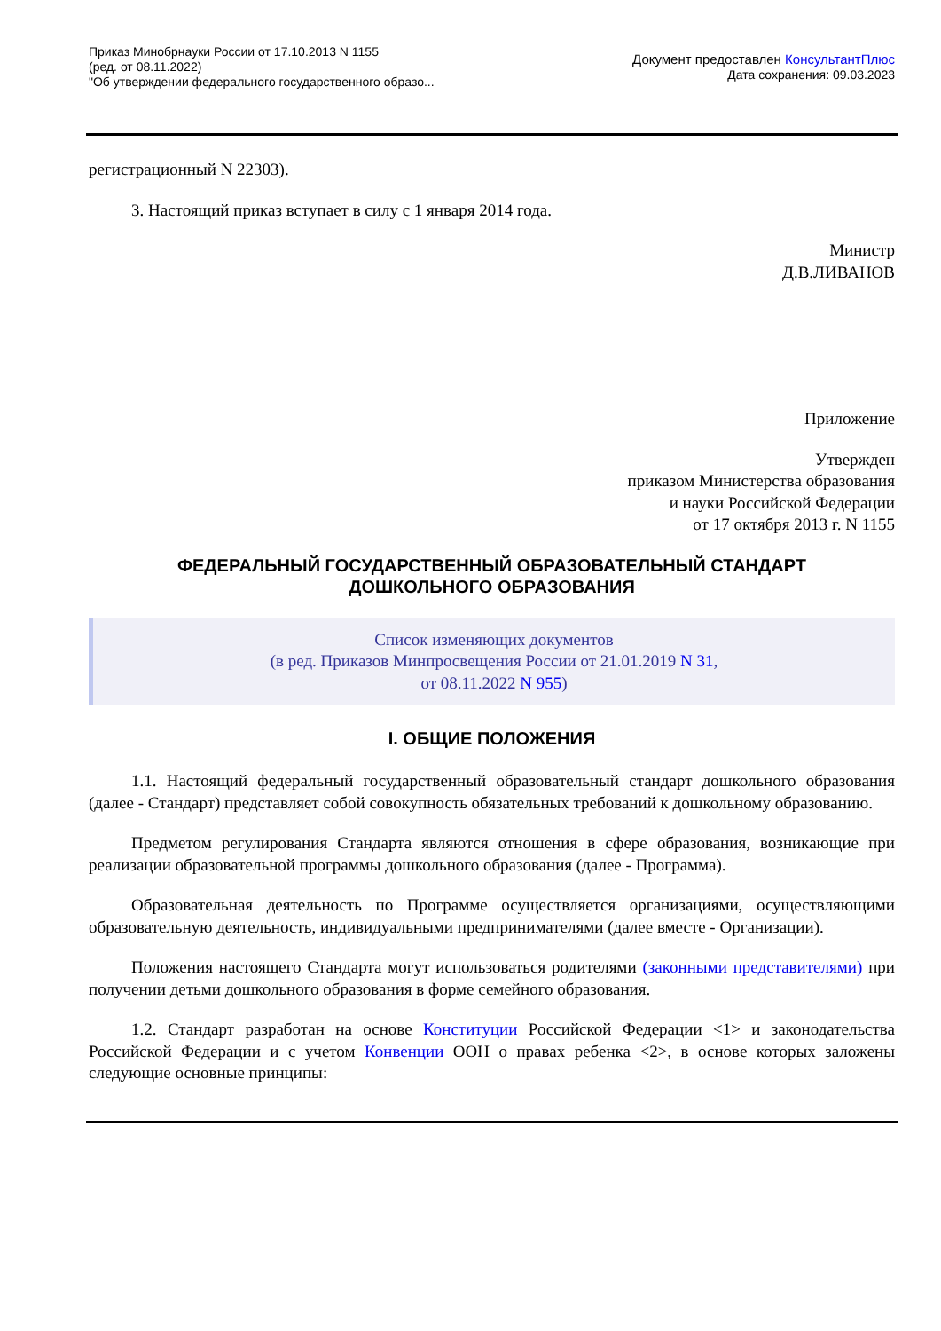Приказ Минобрнауки России от 17.10.2013 N 1155
(ред. от 08.11.2022)
"Об утверждении федерального государственного образо...
Документ предоставлен КонсультантПлюс
Дата сохранения: 09.03.2023
регистрационный N 22303).
3. Настоящий приказ вступает в силу с 1 января 2014 года.
Министр
Д.В.ЛИВАНОВ
Приложение
Утвержден
приказом Министерства образования
и науки Российской Федерации
от 17 октября 2013 г. N 1155
ФЕДЕРАЛЬНЫЙ ГОСУДАРСТВЕННЫЙ ОБРАЗОВАТЕЛЬНЫЙ СТАНДАРТ
ДОШКОЛЬНОГО ОБРАЗОВАНИЯ
Список изменяющих документов
(в ред. Приказов Минпросвещения России от 21.01.2019 N 31,
от 08.11.2022 N 955)
I. ОБЩИЕ ПОЛОЖЕНИЯ
1.1. Настоящий федеральный государственный образовательный стандарт дошкольного образования (далее - Стандарт) представляет собой совокупность обязательных требований к дошкольному образованию.
Предметом регулирования Стандарта являются отношения в сфере образования, возникающие при реализации образовательной программы дошкольного образования (далее - Программа).
Образовательная деятельность по Программе осуществляется организациями, осуществляющими образовательную деятельность, индивидуальными предпринимателями (далее вместе - Организации).
Положения настоящего Стандарта могут использоваться родителями (законными представителями) при получении детьми дошкольного образования в форме семейного образования.
1.2. Стандарт разработан на основе Конституции Российской Федерации <1> и законодательства Российской Федерации и с учетом Конвенции ООН о правах ребенка <2>, в основе которых заложены следующие основные принципы: